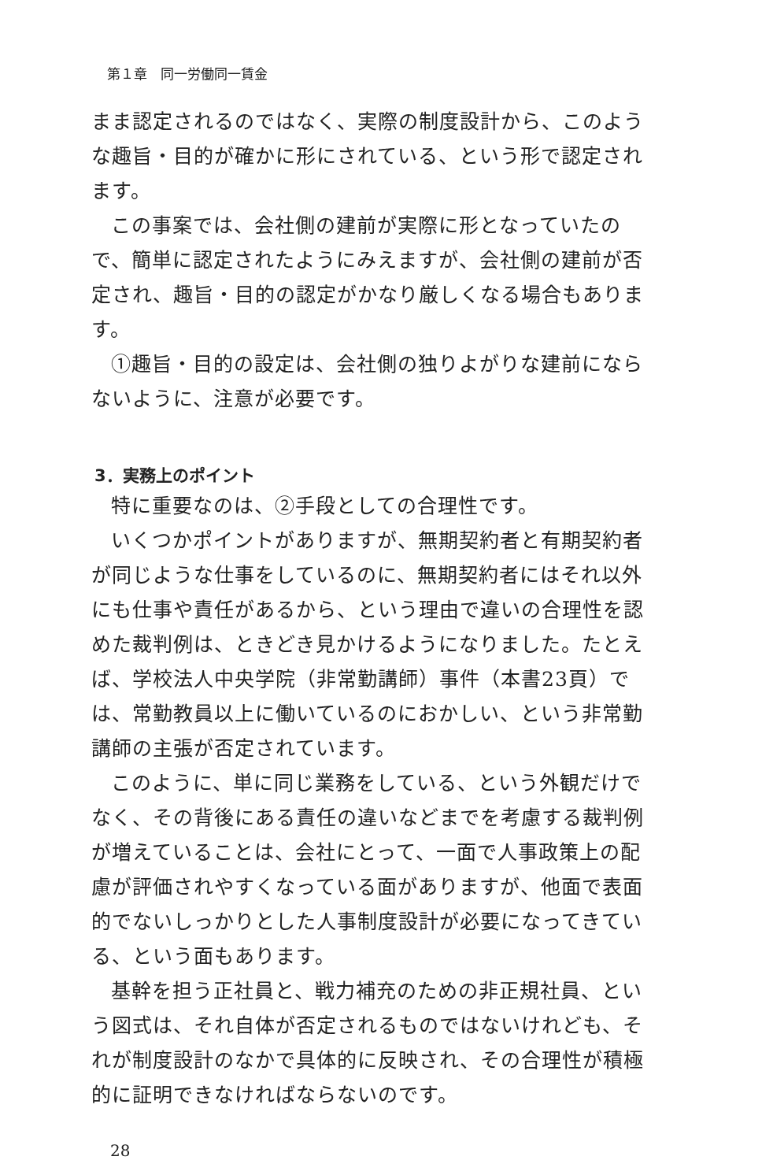第１章　同一労働同一賃金
まま認定されるのではなく、実際の制度設計から、このような趣旨・目的が確かに形にされている、という形で認定されます。
この事案では、会社側の建前が実際に形となっていたので、簡単に認定されたようにみえますが、会社側の建前が否定され、趣旨・目的の認定がかなり厳しくなる場合もあります。
①趣旨・目的の設定は、会社側の独りよがりな建前にならないように、注意が必要です。
3．実務上のポイント
特に重要なのは、②手段としての合理性です。
いくつかポイントがありますが、無期契約者と有期契約者が同じような仕事をしているのに、無期契約者にはそれ以外にも仕事や責任があるから、という理由で違いの合理性を認めた裁判例は、ときどき見かけるようになりました。たとえば、学校法人中央学院（非常勤講師）事件（本書23頁）では、常勤教員以上に働いているのにおかしい、という非常勤講師の主張が否定されています。
このように、単に同じ業務をしている、という外観だけでなく、その背後にある責任の違いなどまでを考慮する裁判例が増えていることは、会社にとって、一面で人事政策上の配慮が評価されやすくなっている面がありますが、他面で表面的でないしっかりとした人事制度設計が必要になってきている、という面もあります。
基幹を担う正社員と、戦力補充のための非正規社員、という図式は、それ自体が否定されるものではないけれども、それが制度設計のなかで具体的に反映され、その合理性が積極的に証明できなければならないのです。
28